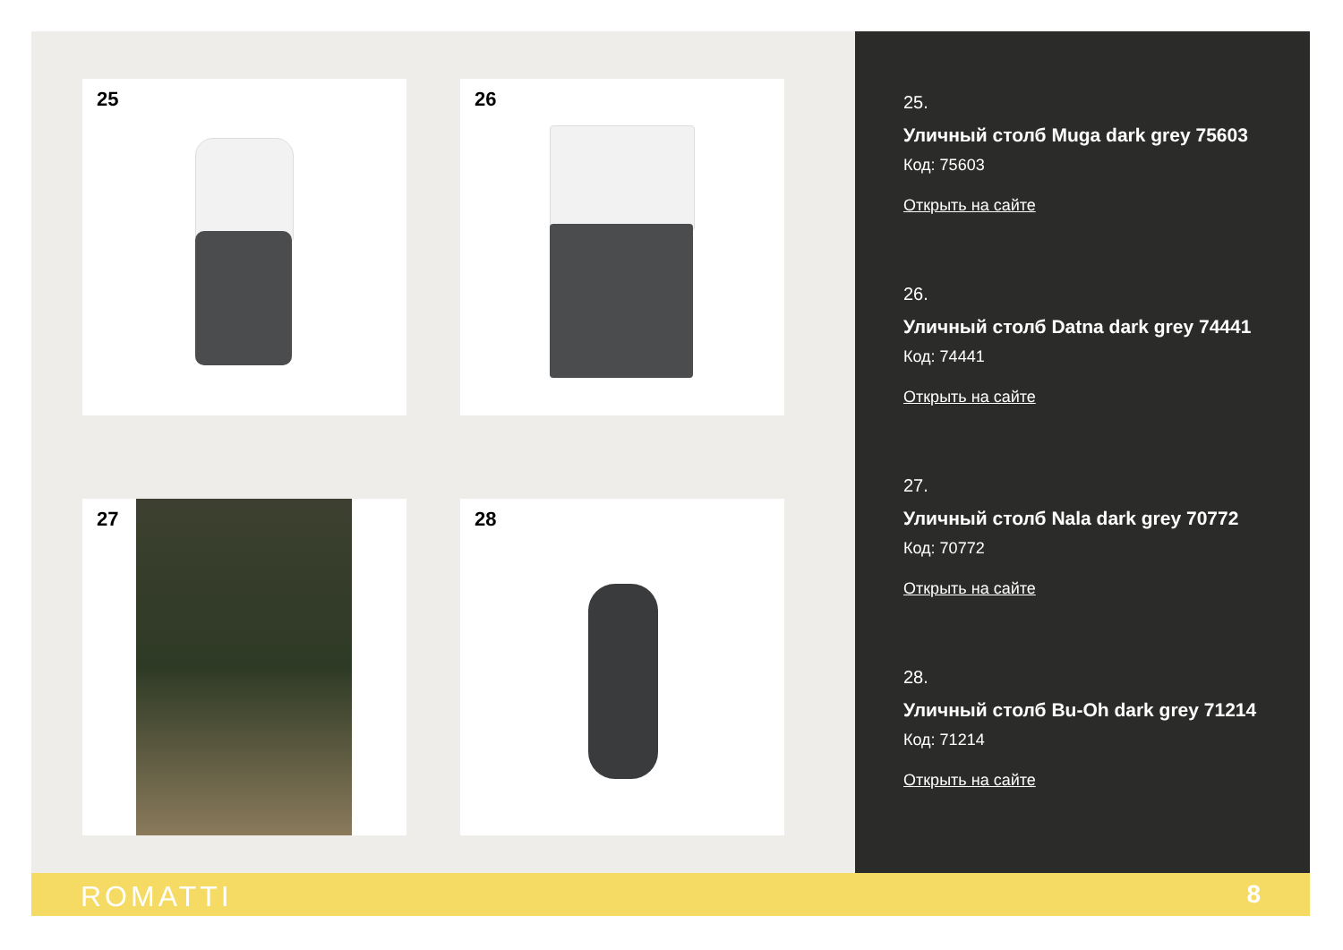25 26
27 28
25.
Уличный столб Muga dark grey 75603
Код: 75603
Открыть на сайте
26.
Уличный столб Datna dark grey 74441
Код: 74441
Открыть на сайте
27.
Уличный столб Nala dark grey 70772
Код: 70772
Открыть на сайте
28.
Уличный столб Bu-Oh dark grey 71214
Код: 71214
Открыть на сайте
ROMATTI 8